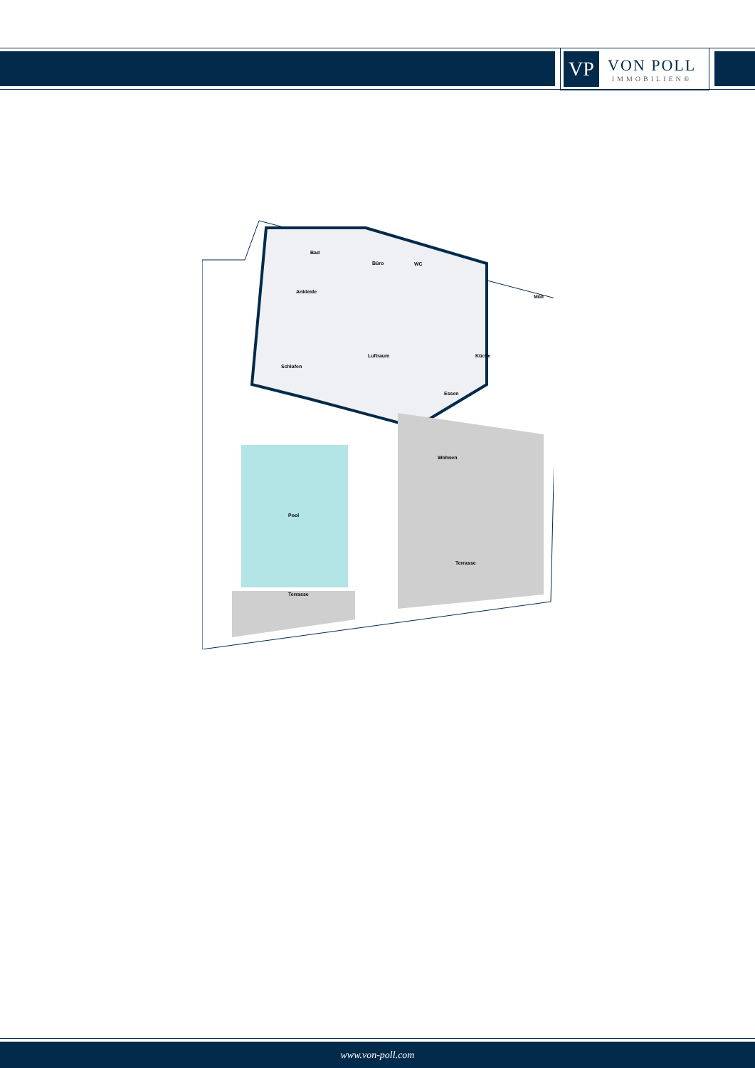VP
VON POLL
IMMOBILIEN®
Bad
Büro WC
Müll
Ankleide
Luftraum Küche
Schlafen
Essen
Wohnen
Pool
Terrasse
Terrasse
www.von-poll.com